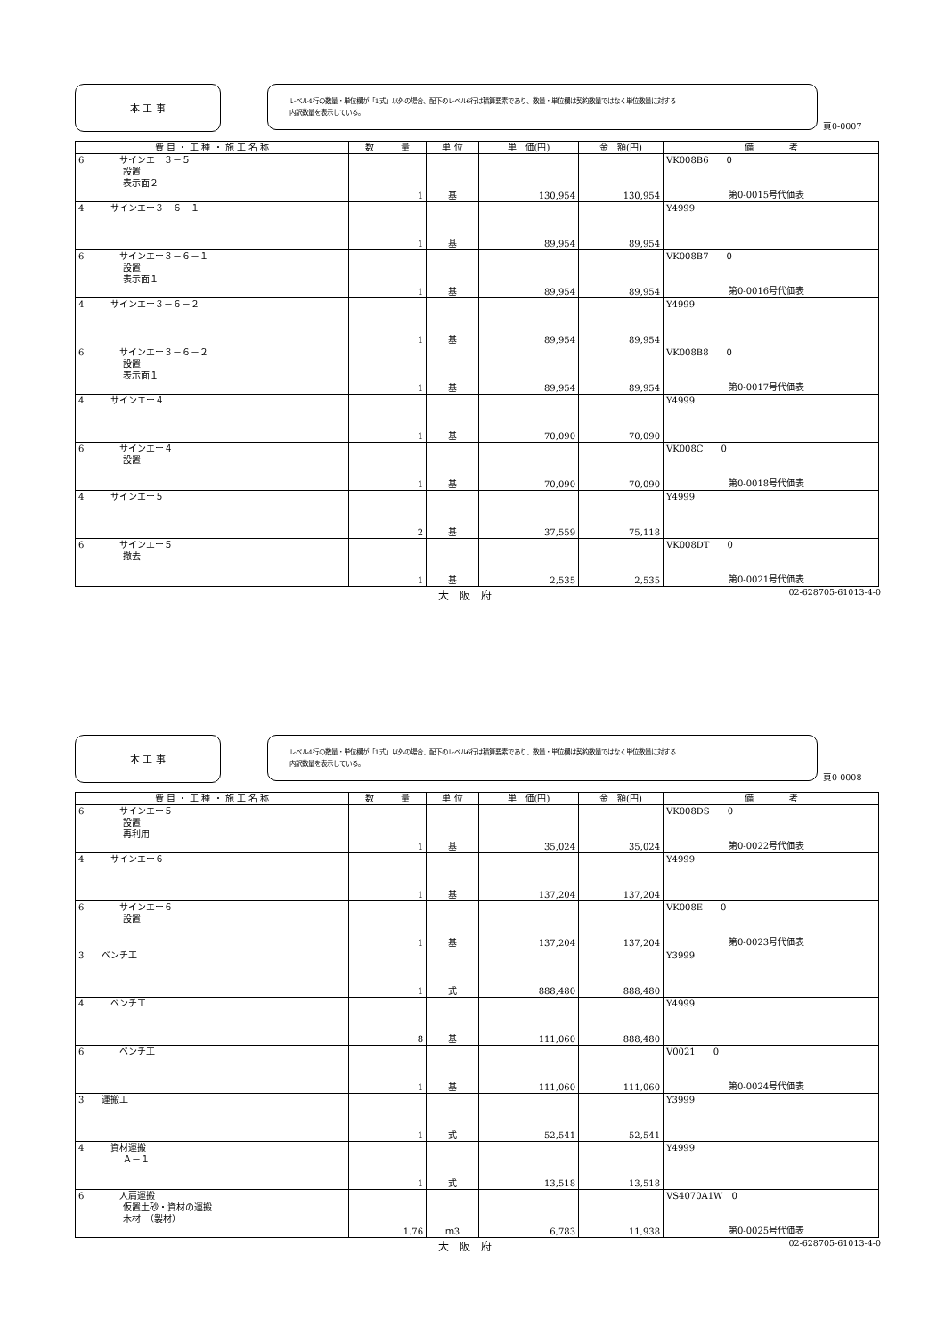本 工 事
レベル4行の数量・単位欄が「1式」以外の場合、配下のレベル6行は積算要素であり、数量・単位欄は契約数量ではなく単位数量に対する
内訳数量を表示している。
頁0-0007
| 費 目 ・ 工 種 ・ 施 工 名 称 | 数 量 | 単 位 | 単 価(円) | 金 額(円) | 備 考 |
| --- | --- | --- | --- | --- | --- |
| 6 サインエー３－５ 設置 表示面２ | 1 | 基 | 130,954 | 130,954 | VK008B6 0 第0-0015号代価表 |
| 4 サインエー３－６－１ | 1 | 基 | 89,954 | 89,954 | Y4999 |
| 6 サインエー３－６－１ 設置 表示面１ | 1 | 基 | 89,954 | 89,954 | VK008B7 0 第0-0016号代価表 |
| 4 サインエー３－６－２ | 1 | 基 | 89,954 | 89,954 | Y4999 |
| 6 サインエー３－６－２ 設置 表示面１ | 1 | 基 | 89,954 | 89,954 | VK008B8 0 第0-0017号代価表 |
| 4 サインエー４ | 1 | 基 | 70,090 | 70,090 | Y4999 |
| 6 サインエー４ 設置 | 1 | 基 | 70,090 | 70,090 | VK008C 0 第0-0018号代価表 |
| 4 サインエー５ | 2 | 基 | 37,559 | 75,118 | Y4999 |
| 6 サインエー５ 撤去 | 1 | 基 | 2,535 | 2,535 | VK008DT 0 第0-0021号代価表 |
大　阪　府 02-628705-61013-4-0
本 工 事
レベル4行の数量・単位欄が「1式」以外の場合、配下のレベル6行は積算要素であり、数量・単位欄は契約数量ではなく単位数量に対する
内訳数量を表示している。
頁0-0008
| 費 目 ・ 工 種 ・ 施 工 名 称 | 数 量 | 単 位 | 単 価(円) | 金 額(円) | 備 考 |
| --- | --- | --- | --- | --- | --- |
| 6 サインエー５ 設置 再利用 | 1 | 基 | 35,024 | 35,024 | VK008DS 0 第0-0022号代価表 |
| 4 サインエー６ | 1 | 基 | 137,204 | 137,204 | Y4999 |
| 6 サインエー６ 設置 | 1 | 基 | 137,204 | 137,204 | VK008E 0 第0-0023号代価表 |
| 3 ベンチ工 | 1 | 式 | 888,480 | 888,480 | Y3999 |
| 4 ベンチ工 | 8 | 基 | 111,060 | 888,480 | Y4999 |
| 6 ベンチ工 | 1 | 基 | 111,060 | 111,060 | V0021 0 第0-0024号代価表 |
| 3 運搬工 | 1 | 式 | 52,541 | 52,541 | Y3999 |
| 4 資材運搬 Ａ－１ | 1 | 式 | 13,518 | 13,518 | Y4999 |
| 6 人肩運搬 仮置土砂・資材の運搬 木材 （製材） | 1.76 | ｍ3 | 6,783 | 11,938 | VS4070A1W 0 第0-0025号代価表 |
大　阪　府 02-628705-61013-4-0